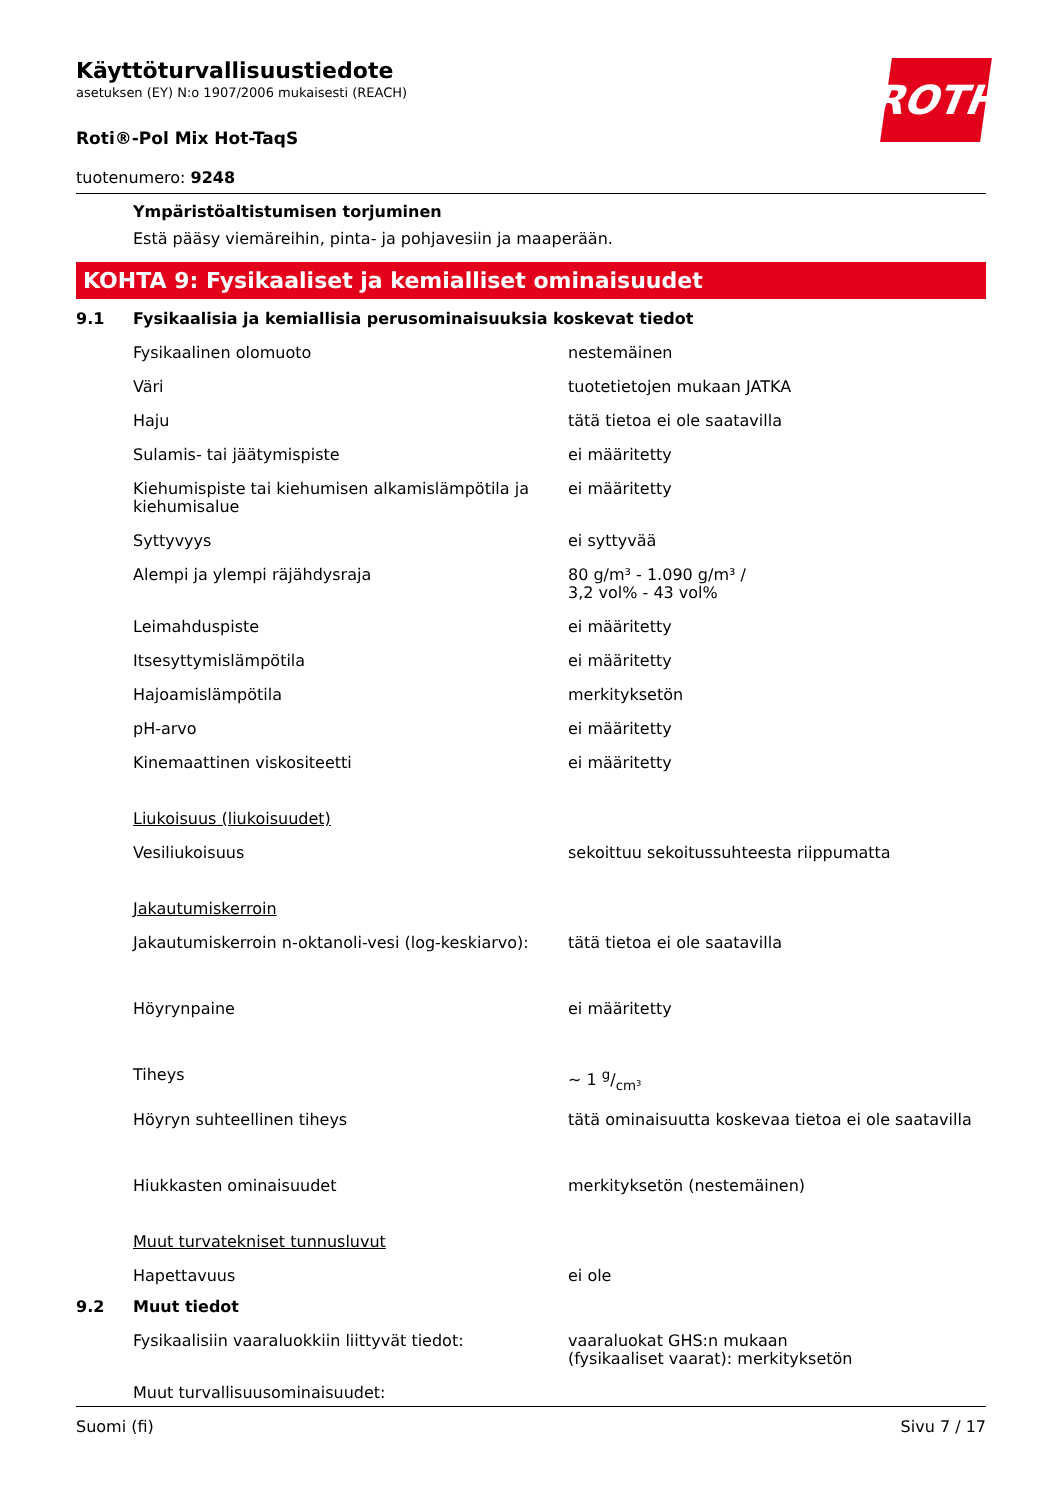ROTH
Käyttöturvallisuustiedote
asetuksen (EY) N:o 1907/2006 mukaisesti (REACH)
Roti®-Pol Mix Hot-TaqS
tuotenumero: 9248
Ympäristöaltistumisen torjuminen
Estä pääsy viemäreihin, pinta- ja pohjavesiin ja maaperään.
KOHTA 9: Fysikaaliset ja kemialliset ominaisuudet
9.1 Fysikaalisia ja kemiallisia perusominaisuuksia koskevat tiedot
| Fysikaalinen olomuoto | nestemäinen |
| Väri | tuotetietojen mukaan JATKA |
| Haju | tätä tietoa ei ole saatavilla |
| Sulamis- tai jäätymispiste | ei määritetty |
| Kiehumispiste tai kiehumisen alkamislämpötila ja kiehumisalue | ei määritetty |
| Syttyvyys | ei syttyvää |
| Alempi ja ylempi räjähdysraja | 80 g/m³ - 1.090 g/m³ / 3,2 vol% - 43 vol% |
| Leimahduspiste | ei määritetty |
| Itsesyttymislämpötila | ei määritetty |
| Hajoamislämpötila | merkityksetön |
| pH-arvo | ei määritetty |
| Kinemaattinen viskositeetti | ei määritetty |
| Liukoisuus (liukoisuudet) | |
| Vesiliukoisuus | sekoittuu sekoitussuhteesta riippumatta |
| Jakautumiskerroin | |
| Jakautumiskerroin n-oktanoli-vesi (log-keskiarvo): | tätä tietoa ei ole saatavilla |
| Höyrynpaine | ei määritetty |
| Tiheys | ~ 1 g/cm³ |
| Höyryn suhteellinen tiheys | tätä ominaisuutta koskevaa tietoa ei ole saatavilla |
| Hiukkasten ominaisuudet | merkityksetön (nestemäinen) |
| Muut turvatekniset tunnusluvut | |
| Hapettavuus | ei ole |
9.2 Muut tiedot
| Fysikaalisiin vaaraluokkiin liittyvät tiedot: | vaaraluokat GHS:n mukaan (fysikaaliset vaarat): merkityksetön |
| Muut turvallisuusominaisuudet: | |
Suomi (fi) Sivu 7 / 17